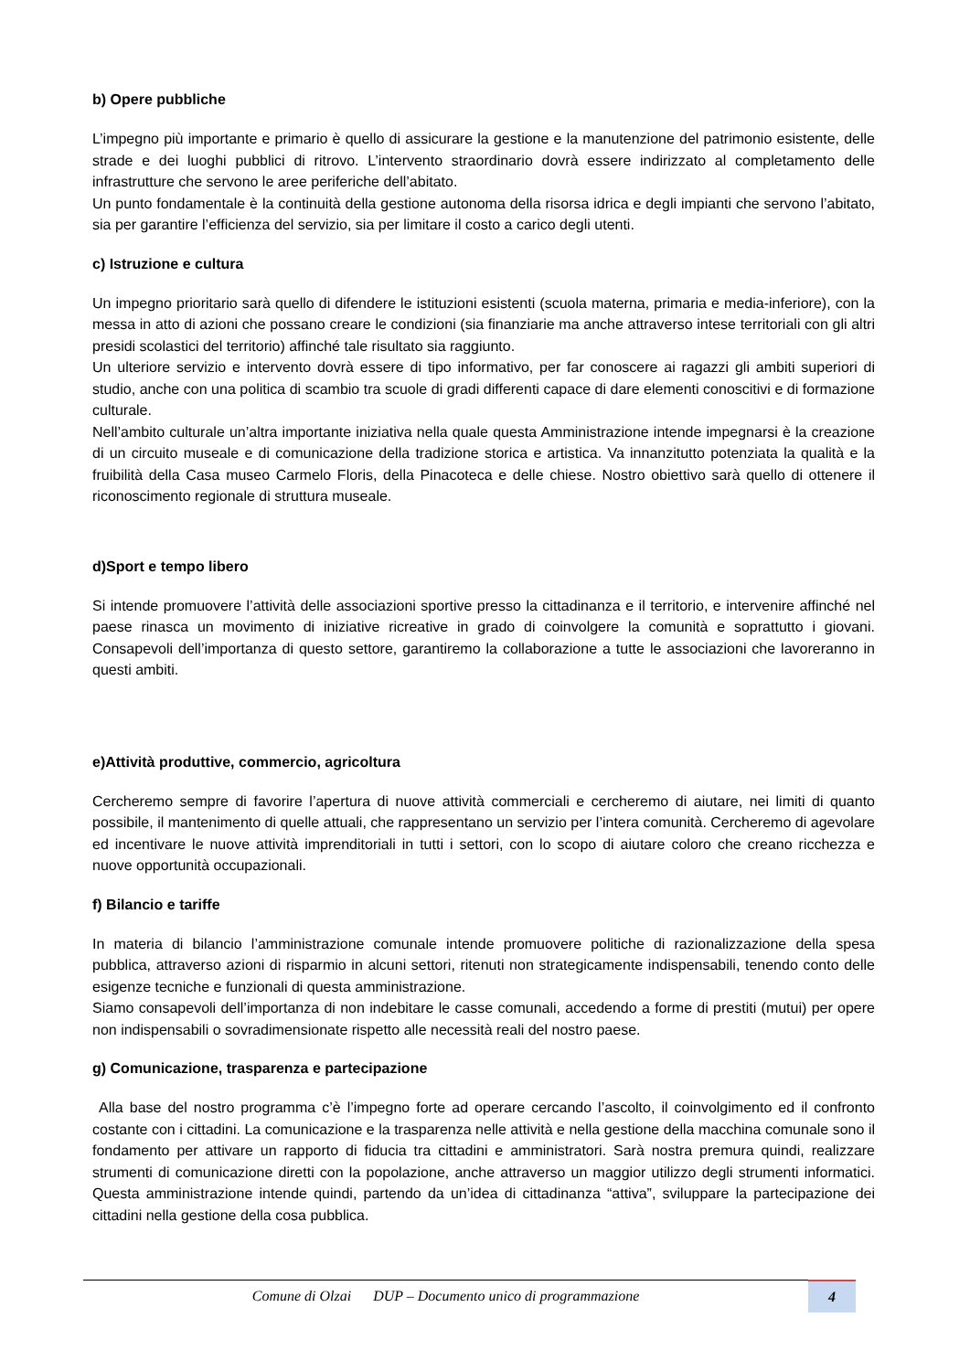b) Opere pubbliche
L’impegno più importante e primario è quello di assicurare la gestione e la manutenzione del patrimonio esistente, delle strade e dei luoghi pubblici di ritrovo. L’intervento straordinario dovrà essere indirizzato al completamento delle infrastrutture che servono le aree periferiche dell’abitato.
Un punto fondamentale è la continuità della gestione autonoma della risorsa idrica e degli impianti che servono l’abitato, sia per garantire l’efficienza del servizio, sia per limitare il costo a carico degli utenti.
c) Istruzione e cultura
Un impegno prioritario sarà quello di difendere le istituzioni esistenti (scuola materna, primaria e media-inferiore), con la messa in atto di azioni che possano creare le condizioni (sia finanziarie ma anche attraverso intese territoriali con gli altri presidi scolastici del territorio) affinché tale risultato sia raggiunto.
Un ulteriore servizio e intervento dovrà essere di tipo informativo, per far conoscere ai ragazzi gli ambiti superiori di studio, anche con una politica di scambio tra scuole di gradi differenti capace di dare elementi conoscitivi e di formazione culturale.
Nell’ambito culturale un’altra importante iniziativa nella quale questa Amministrazione intende impegnarsi è la creazione di un circuito museale e di comunicazione della tradizione storica e artistica. Va innanzitutto potenziata la qualità e la fruibilità della Casa museo Carmelo Floris, della Pinacoteca e delle chiese. Nostro obiettivo sarà quello di ottenere il riconoscimento regionale di struttura museale.
d)Sport e tempo libero
Si intende promuovere l’attività delle associazioni sportive presso la cittadinanza e il territorio, e intervenire affinché nel paese rinasca un movimento di iniziative ricreative in grado di coinvolgere la comunità e soprattutto i giovani. Consapevoli dell’importanza di questo settore, garantiremo la collaborazione a tutte le associazioni che lavoreranno in questi ambiti.
e)Attività produttive, commercio, agricoltura
Cercheremo sempre di favorire l’apertura di nuove attività commerciali e cercheremo di aiutare, nei limiti di quanto possibile, il mantenimento di quelle attuali, che rappresentano un servizio per l’intera comunità. Cercheremo di agevolare ed incentivare le nuove attività imprenditoriali in tutti i settori, con lo scopo di aiutare coloro che creano ricchezza e nuove opportunità occupazionali.
f) Bilancio e tariffe
In materia di bilancio l’amministrazione comunale intende promuovere politiche di razionalizzazione della spesa pubblica, attraverso azioni di risparmio in alcuni settori, ritenuti non strategicamente indispensabili, tenendo conto delle esigenze tecniche e funzionali di questa amministrazione.
Siamo consapevoli dell’importanza di non indebitare le casse comunali, accedendo a forme di prestiti (mutui) per opere non indispensabili o sovradimensionate rispetto alle necessità reali del nostro paese.
g) Comunicazione, trasparenza e partecipazione
Alla base del nostro programma c’è l’impegno forte ad operare cercando l’ascolto, il coinvolgimento ed il confronto costante con i cittadini. La comunicazione e la trasparenza nelle attività e nella gestione della macchina comunale sono il fondamento per attivare un rapporto di fiducia tra cittadini e amministratori. Sarà nostra premura quindi, realizzare strumenti di comunicazione diretti con la popolazione, anche attraverso un maggior utilizzo degli strumenti informatici. Questa amministrazione intende quindi, partendo da un’idea di cittadinanza “attiva”, sviluppare la partecipazione dei cittadini nella gestione della cosa pubblica.
Comune di Olzai DUP – Documento unico di programmazione
4